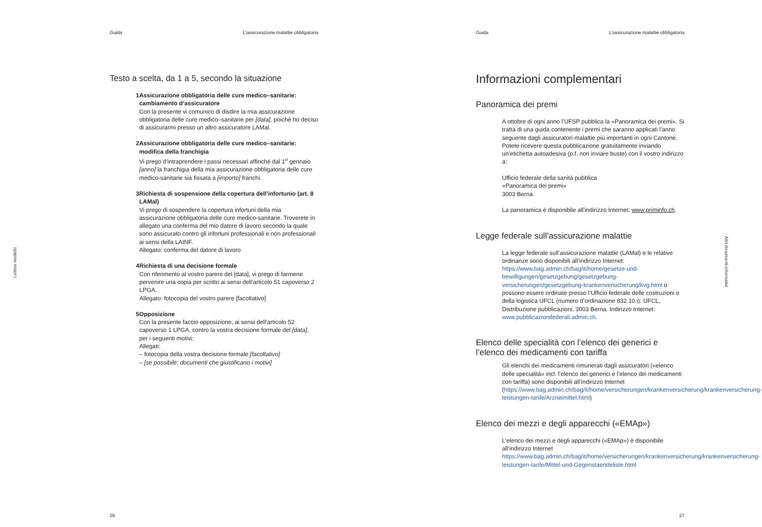Lettere modello
Guida L’assicurazione malattie obbligatoria
Testo a scelta, da 1 a 5, secondo la situazione
1 Assicurazione obbligatoria delle cure medico–sanitarie: cambiamento d’assicuratore
Con la presente vi comunico di disdire la mia assicurazione obbligatoria delle cure medico–sanitarie per [data], poiché ho deciso di assicurarmi presso un altro assicuratore LAMal.
2 Assicurazione obbligatoria delle cure medico–sanitarie: modifica della franchigia
Vi prego d’intraprendere i passi necessari affinché dal 1<sup>o</sup> gennaio [anno] la franchigia della mia assicurazione obbligatoria delle cure medico-sanitarie sia fissata a [importo] franchi.
3 Richiesta di sospensione della copertura dell’infortunio (art. 8 LAMal)
Vi prego di sospendere la copertura infortuni della mia assicurazione obbligatoria delle cure medico-sanitarie. Troverete in allegato una conferma del mio datore di lavoro secondo la quale sono assicurato contro gli infortuni professionali e non professionali ai sensi della LAINF.
Allegato: conferma del datore di lavoro
4 Richiesta di una decisione formale
Con riferimento al vostro parere del [data], vi prego di farmene pervenire una copia per scritto ai sensi dell’articolo 51 capoverso 2 LPGA.
Allegato: fotocopia del vostro parere [facoltativo]
5 Opposizione
Con la presente faccio opposizione, ai sensi dell’articolo 52 capoverso 1 LPGA, contro la vostra decisione formale del [data], per i seguenti motivi:
Allegati:
– fotocopia della vostra decisione formale [facoltativo]
– [se possibile: documenti che giustificano i motivi]
26
Guida L’assicurazione malattie obbligatoria
Informazioni complementari
Panoramica dei premi
A ottobre di ogni anno l’UFSP pubblica la «Panoramica dei premi». Si tratta di una guida contenente i premi che saranno applicati l’anno seguente dagli assicuratori-malattie più importanti in ogni Cantone. Potete ricevere questa pubblicazione gratuitamente inviando un’etichetta autoadesiva (p.f. non inviare buste) con il vostro indirizzo a:
Ufficio federale della sanità pubblica
«Panoramica dei premi»
3003 Berna
La panoramica è disponibile all’indirizzo Internet: www.priminfo.ch.
Legge federale sull’assicurazione malattie
La legge federale sull’assicurazione malattie (LAMal) e le relative ordinanze sono disponibili all’indirizzo Internet: https://www.bag.admin.ch/bag/it/home/gesetze-und-bewilligungen/gesetzgebung/gesetzgebung-versicherungen/gesetzgebung-krankenversicherung/kvg.html o possono essere ordinate presso l’Ufficio federale delle costruzioni e della logistica UFCL (numero d’ordinazione 832.10.i): UFCL, Distribuzione pubblicazioni, 3003 Berna. Indirizzo Internet: www.pubblicazionifederali.admin.ch.
Elenco delle specialità con l’elenco dei generici e l’elenco dei medicamenti con tariffa
Gli elenchi dei medicamenti rimunerati dagli assicuratori («elenco delle specialità» incl. l’elenco dei generici e l’elenco dei medicamenti con tariffa) sono disponibili all’indirizzo Internet (https://www.bag.admin.ch/bag/it/home/versicherungen/krankenversicherung/krankenversicherung-leistungen-tarife/Arzneimittel.html)
Elenco dei mezzi e degli apparecchi («EMAp»)
L’elenco dei mezzi e degli apparecchi («EMAp») è disponibile all’indirizzo Internet https://www.bag.admin.ch/bag/it/home/versicherungen/krankenversicherung/krankenversicherung-leistungen-tarife/Mittel-und-Gegenstaendeliste.html
27
Altri documenti informativi